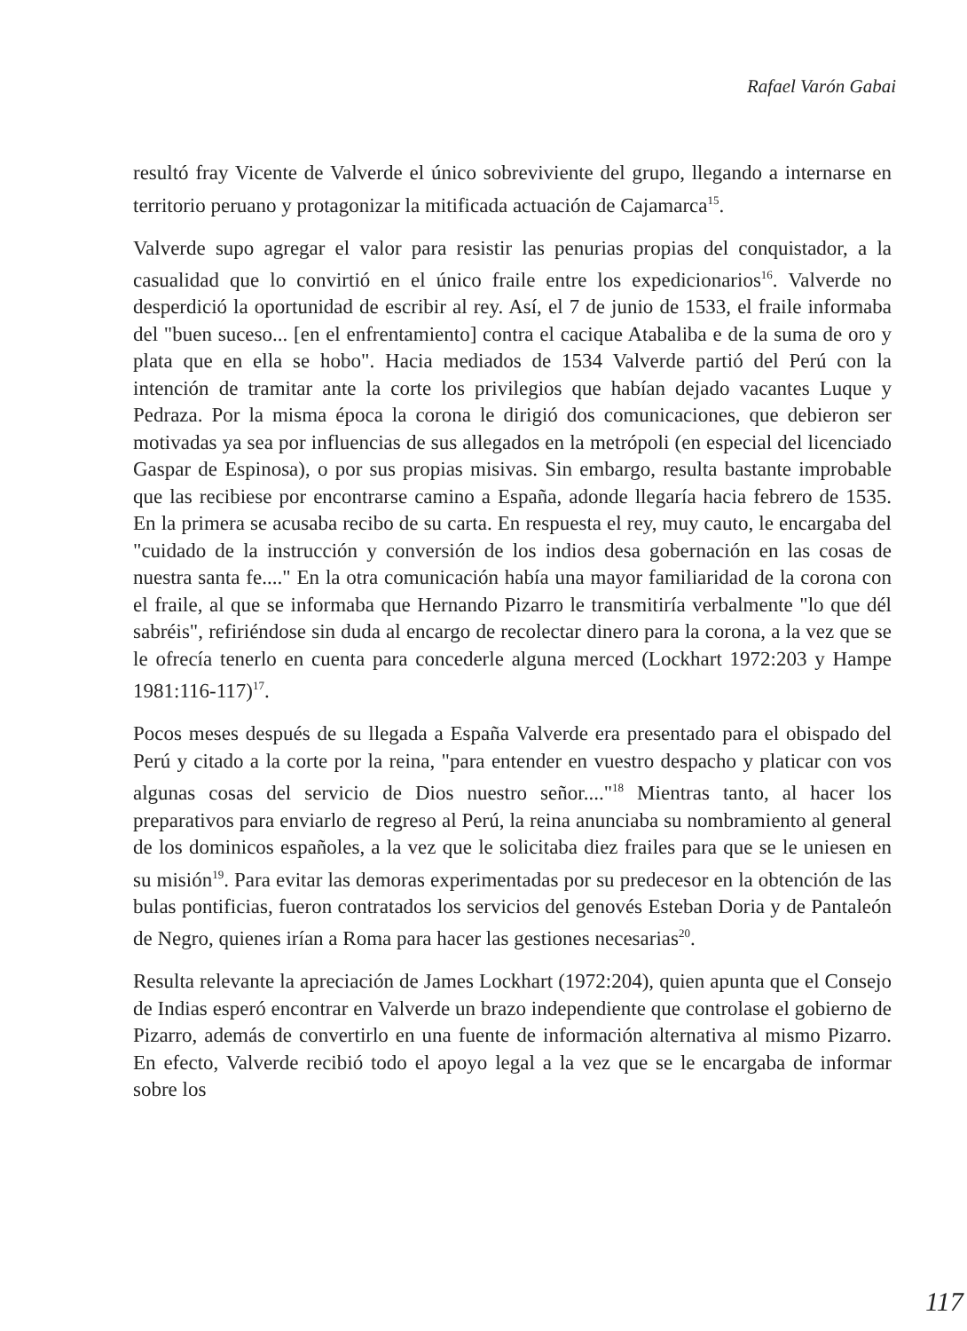Rafael Varón Gabai
resultó fray Vicente de Valverde el único sobreviviente del grupo, llegando a internarse en territorio peruano y protagonizar la mitificada actuación de Cajamarca<sup>15</sup>.
Valverde supo agregar el valor para resistir las penurias propias del conquistador, a la casualidad que lo convirtió en el único fraile entre los expedicionarios<sup>16</sup>. Valverde no desperdició la oportunidad de escribir al rey. Así, el 7 de junio de 1533, el fraile informaba del "buen suceso... [en el enfrentamiento] contra el cacique Atabaliba e de la suma de oro y plata que en ella se hobo". Hacia mediados de 1534 Valverde partió del Perú con la intención de tramitar ante la corte los privilegios que habían dejado vacantes Luque y Pedraza. Por la misma época la corona le dirigió dos comunicaciones, que debieron ser motivadas ya sea por influencias de sus allegados en la metrópoli (en especial del licenciado Gaspar de Espinosa), o por sus propias misivas. Sin embargo, resulta bastante improbable que las recibiese por encontrarse camino a España, adonde llegaría hacia febrero de 1535. En la primera se acusaba recibo de su carta. En respuesta el rey, muy cauto, le encargaba del "cuidado de la instrucción y conversión de los indios desa gobernación en las cosas de nuestra santa fe...." En la otra comunicación había una mayor familiaridad de la corona con el fraile, al que se informaba que Hernando Pizarro le transmitiría verbalmente "lo que dél sabréis", refiriéndose sin duda al encargo de recolectar dinero para la corona, a la vez que se le ofrecía tenerlo en cuenta para concederle alguna merced (Lockhart 1972:203 y Hampe 1981:116-117)<sup>17</sup>.
Pocos meses después de su llegada a España Valverde era presentado para el obispado del Perú y citado a la corte por la reina, "para entender en vuestro despacho y platicar con vos algunas cosas del servicio de Dios nuestro señor...."<sup>18</sup> Mientras tanto, al hacer los preparativos para enviarlo de regreso al Perú, la reina anunciaba su nombramiento al general de los dominicos españoles, a la vez que le solicitaba diez frailes para que se le uniesen en su misión<sup>19</sup>. Para evitar las demoras experimentadas por su predecesor en la obtención de las bulas pontificias, fueron contratados los servicios del genovés Esteban Doria y de Pantaleón de Negro, quienes irían a Roma para hacer las gestiones necesarias<sup>20</sup>.
Resulta relevante la apreciación de James Lockhart (1972:204), quien apunta que el Consejo de Indias esperó encontrar en Valverde un brazo independiente que controlase el gobierno de Pizarro, además de convertirlo en una fuente de información alternativa al mismo Pizarro. En efecto, Valverde recibió todo el apoyo legal a la vez que se le encargaba de informar sobre los
117